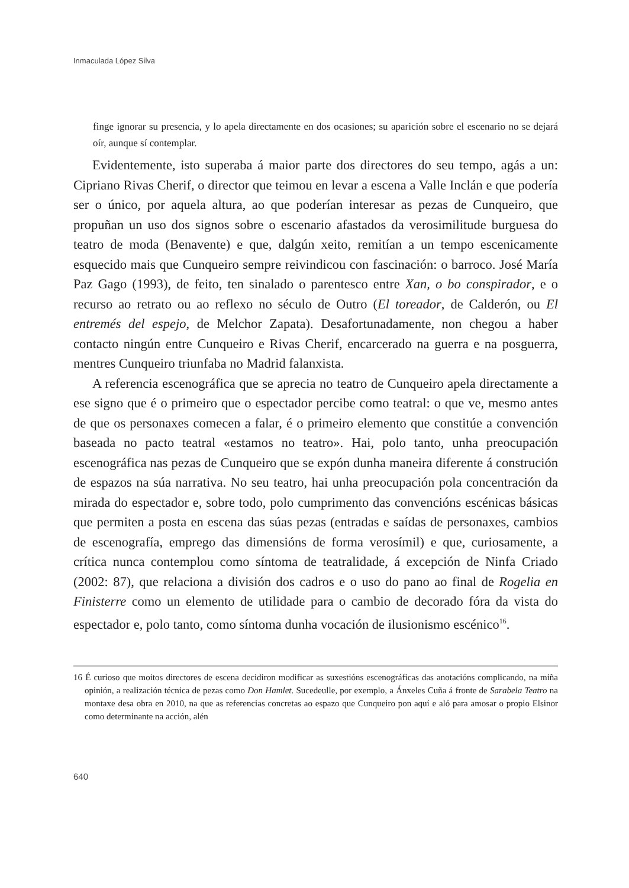Inmaculada López Silva
finge ignorar su presencia, y lo apela directamente en dos ocasiones; su aparición sobre el escenario no se dejará oír, aunque sí contemplar.
Evidentemente, isto superaba á maior parte dos directores do seu tempo, agás a un: Cipriano Rivas Cherif, o director que teimou en levar a escena a Valle Inclán e que podería ser o único, por aquela altura, ao que poderían interesar as pezas de Cunqueiro, que propuñan un uso dos signos sobre o escenario afastados da verosimilitude burguesa do teatro de moda (Benavente) e que, dalgún xeito, remitían a un tempo escenicamente esquecido mais que Cunqueiro sempre reivindicou con fascinación: o barroco. José María Paz Gago (1993), de feito, ten sinalado o parentesco entre Xan, o bo conspirador, e o recurso ao retrato ou ao reflexo no século de Outro (El toreador, de Calderón, ou El entremés del espejo, de Melchor Zapata). Desafortunadamente, non chegou a haber contacto ningún entre Cunqueiro e Rivas Cherif, encarcerado na guerra e na posguerra, mentres Cunqueiro triunfaba no Madrid falanxista.
A referencia escenográfica que se aprecia no teatro de Cunqueiro apela directamente a ese signo que é o primeiro que o espectador percibe como teatral: o que ve, mesmo antes de que os personaxes comecen a falar, é o primeiro elemento que constitúe a convención baseada no pacto teatral «estamos no teatro». Hai, polo tanto, unha preocupación escenográfica nas pezas de Cunqueiro que se expón dunha maneira diferente á construción de espazos na súa narrativa. No seu teatro, hai unha preocupación pola concentración da mirada do espectador e, sobre todo, polo cumprimento das convencións escénicas básicas que permiten a posta en escena das súas pezas (entradas e saídas de personaxes, cambios de escenografía, emprego das dimensións de forma verosímil) e que, curiosamente, a crítica nunca contemplou como síntoma de teatralidade, á excepción de Ninfa Criado (2002: 87), que relaciona a división dos cadros e o uso do pano ao final de Rogelia en Finisterre como un elemento de utilidade para o cambio de decorado fóra da vista do espectador e, polo tanto, como síntoma dunha vocación de ilusionismo escénico<sup>16</sup>.
16 É curioso que moitos directores de escena decidiron modificar as suxestións escenográficas das anotacións complicando, na miña opinión, a realización técnica de pezas como Don Hamlet. Sucedeulle, por exemplo, a Ánxeles Cuña á fronte de Sarabela Teatro na montaxe desa obra en 2010, na que as referencias concretas ao espazo que Cunqueiro pon aquí e aló para amosar o propio Elsinor como determinante na acción, alén
640